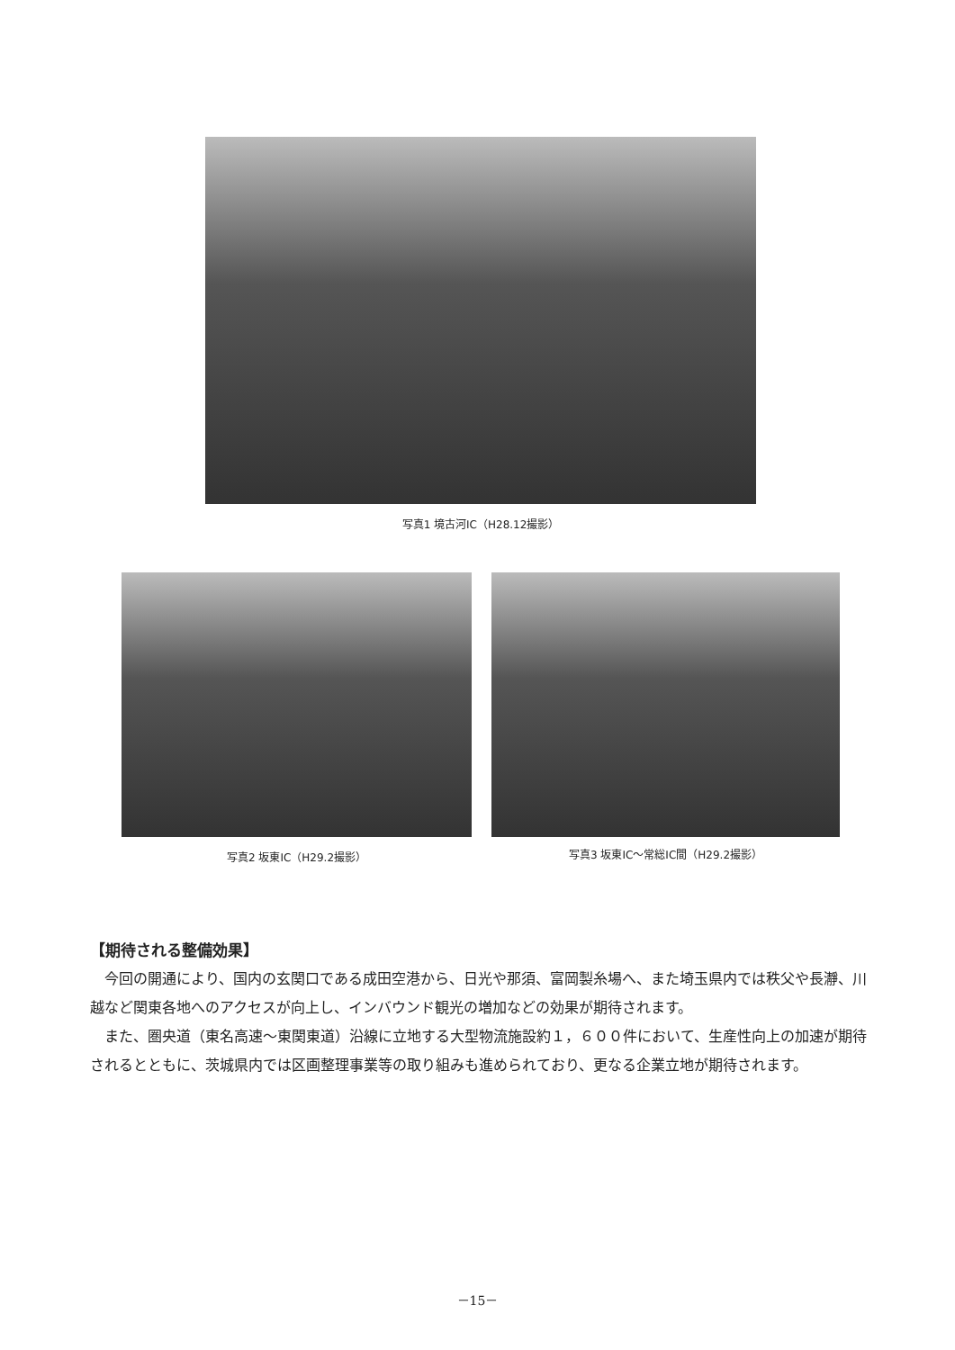写真1 境古河IC（H28.12撮影）
写真2 坂東IC（H29.2撮影） 写真3 坂東IC～常総IC間（H29.2撮影）
【期待される整備効果】
今回の開通により、国内の玄関口である成田空港から、日光や那須、富岡製糸場へ、また埼玉県内では秩父や長瀞、川越など関東各地へのアクセスが向上し、インバウンド観光の増加などの効果が期待されます。
また、圏央道（東名高速～東関東道）沿線に立地する大型物流施設約１，６００件において、生産性向上の加速が期待されるとともに、茨城県内では区画整理事業等の取り組みも進められており、更なる企業立地が期待されます。
－15－